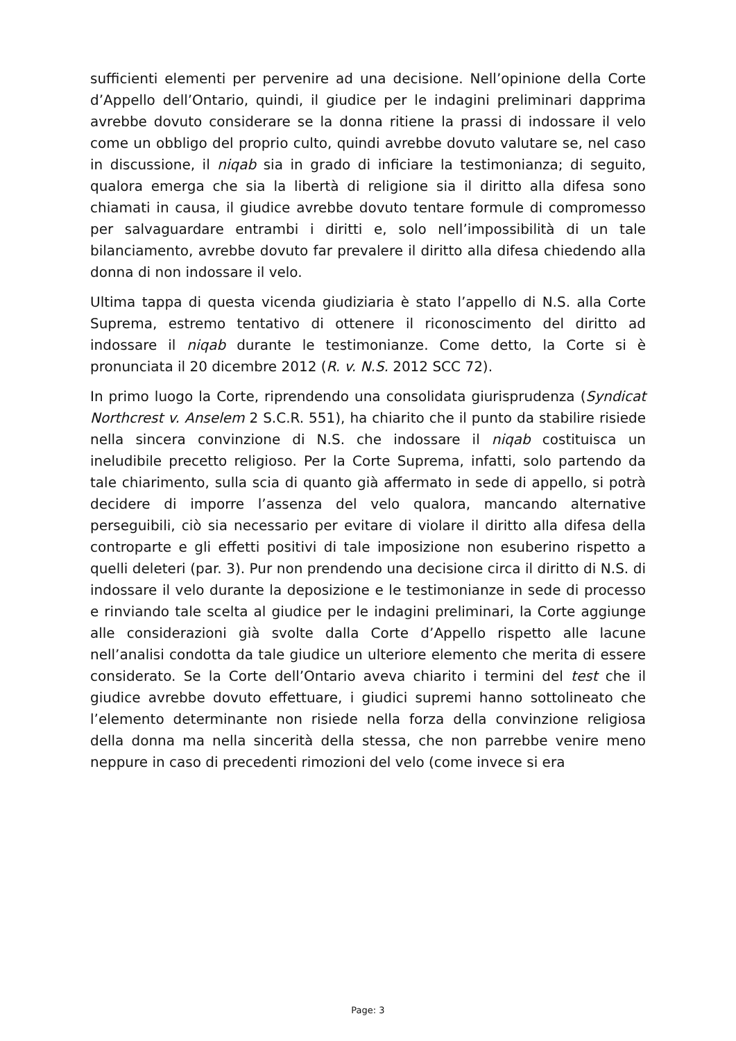sufficienti elementi per pervenire ad una decisione. Nell’opinione della Corte d’Appello dell’Ontario, quindi, il giudice per le indagini preliminari dapprima avrebbe dovuto considerare se la donna ritiene la prassi di indossare il velo come un obbligo del proprio culto, quindi avrebbe dovuto valutare se, nel caso in discussione, il niqab sia in grado di inficiare la testimonianza; di seguito, qualora emerga che sia la libertà di religione sia il diritto alla difesa sono chiamati in causa, il giudice avrebbe dovuto tentare formule di compromesso per salvaguardare entrambi i diritti e, solo nell’impossibilità di un tale bilanciamento, avrebbe dovuto far prevalere il diritto alla difesa chiedendo alla donna di non indossare il velo.
Ultima tappa di questa vicenda giudiziaria è stato l’appello di N.S. alla Corte Suprema, estremo tentativo di ottenere il riconoscimento del diritto ad indossare il niqab durante le testimonianze. Come detto, la Corte si è pronunciata il 20 dicembre 2012 (R. v. N.S. 2012 SCC 72).
In primo luogo la Corte, riprendendo una consolidata giurisprudenza (Syndicat Northcrest v. Anselem 2 S.C.R. 551), ha chiarito che il punto da stabilire risiede nella sincera convinzione di N.S. che indossare il niqab costituisca un ineludibile precetto religioso. Per la Corte Suprema, infatti, solo partendo da tale chiarimento, sulla scia di quanto già affermato in sede di appello, si potrà decidere di imporre l’assenza del velo qualora, mancando alternative perseguibili, ciò sia necessario per evitare di violare il diritto alla difesa della controparte e gli effetti positivi di tale imposizione non esuberino rispetto a quelli deleteri (par. 3). Pur non prendendo una decisione circa il diritto di N.S. di indossare il velo durante la deposizione e le testimonianze in sede di processo e rinviando tale scelta al giudice per le indagini preliminari, la Corte aggiunge alle considerazioni già svolte dalla Corte d’Appello rispetto alle lacune nell’analisi condotta da tale giudice un ulteriore elemento che merita di essere considerato. Se la Corte dell’Ontario aveva chiarito i termini del test che il giudice avrebbe dovuto effettuare, i giudici supremi hanno sottolineato che l’elemento determinante non risiede nella forza della convinzione religiosa della donna ma nella sincerità della stessa, che non parrebbe venire meno neppure in caso di precedenti rimozioni del velo (come invece si era
Page: 3